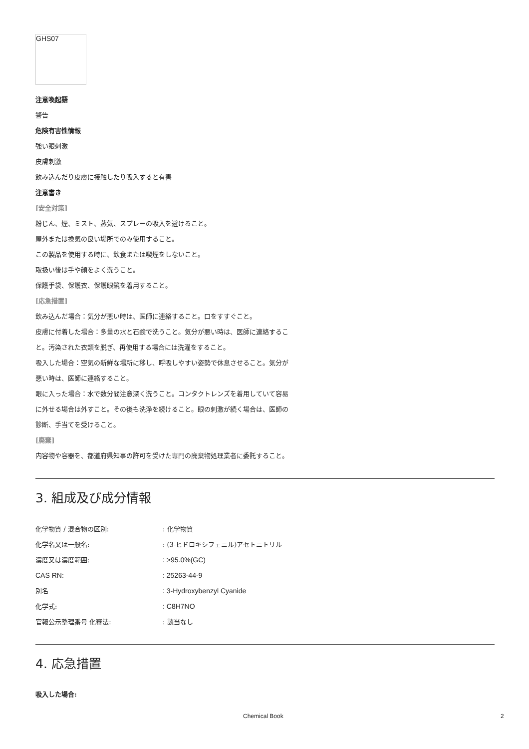GHS07
注意喚起語
警告
危険有害性情報
強い眼刺激
皮膚刺激
飲み込んだり皮膚に接触したり吸入すると有害
注意書き
[安全対策]
粉じん、煙、ミスト、蒸気、スプレーの吸入を避けること。
屋外または換気の良い場所でのみ使用すること。
この製品を使用する時に、飲食または喫煙をしないこと。
取扱い後は手や顔をよく洗うこと。
保護手袋、保護衣、保護眼鏡を着用すること。
[応急措置]
飲み込んだ場合：気分が悪い時は、医師に連絡すること。口をすすぐこと。
皮膚に付着した場合：多量の水と石鹸で洗うこと。気分が悪い時は、医師に連絡すること。汚染された衣類を脱ぎ、再使用する場合には洗濯をすること。
吸入した場合：空気の新鮮な場所に移し、呼吸しやすい姿勢で休息させること。気分が悪い時は、医師に連絡すること。
眼に入った場合：水で数分間注意深く洗うこと。コンタクトレンズを着用していて容易に外せる場合は外すこと。その後も洗浄を続けること。眼の刺激が続く場合は、医師の診断、手当てを受けること。
[廃棄]
内容物や容器を、都道府県知事の許可を受けた専門の廃棄物処理業者に委託すること。
3. 組成及び成分情報
| 化学物質 / 混合物の区別: | : 化学物質 |
| 化学名又は一般名: | : (3-ヒドロキシフェニル)アセトニトリル |
| 濃度又は濃度範囲: | : >95.0%(GC) |
| CAS RN: | : 25263-44-9 |
| 別名 | : 3-Hydroxybenzyl Cyanide |
| 化学式: | : C8H7NO |
| 官報公示整理番号 化審法: | : 該当なし |
4. 応急措置
吸入した場合:
Chemical Book 2